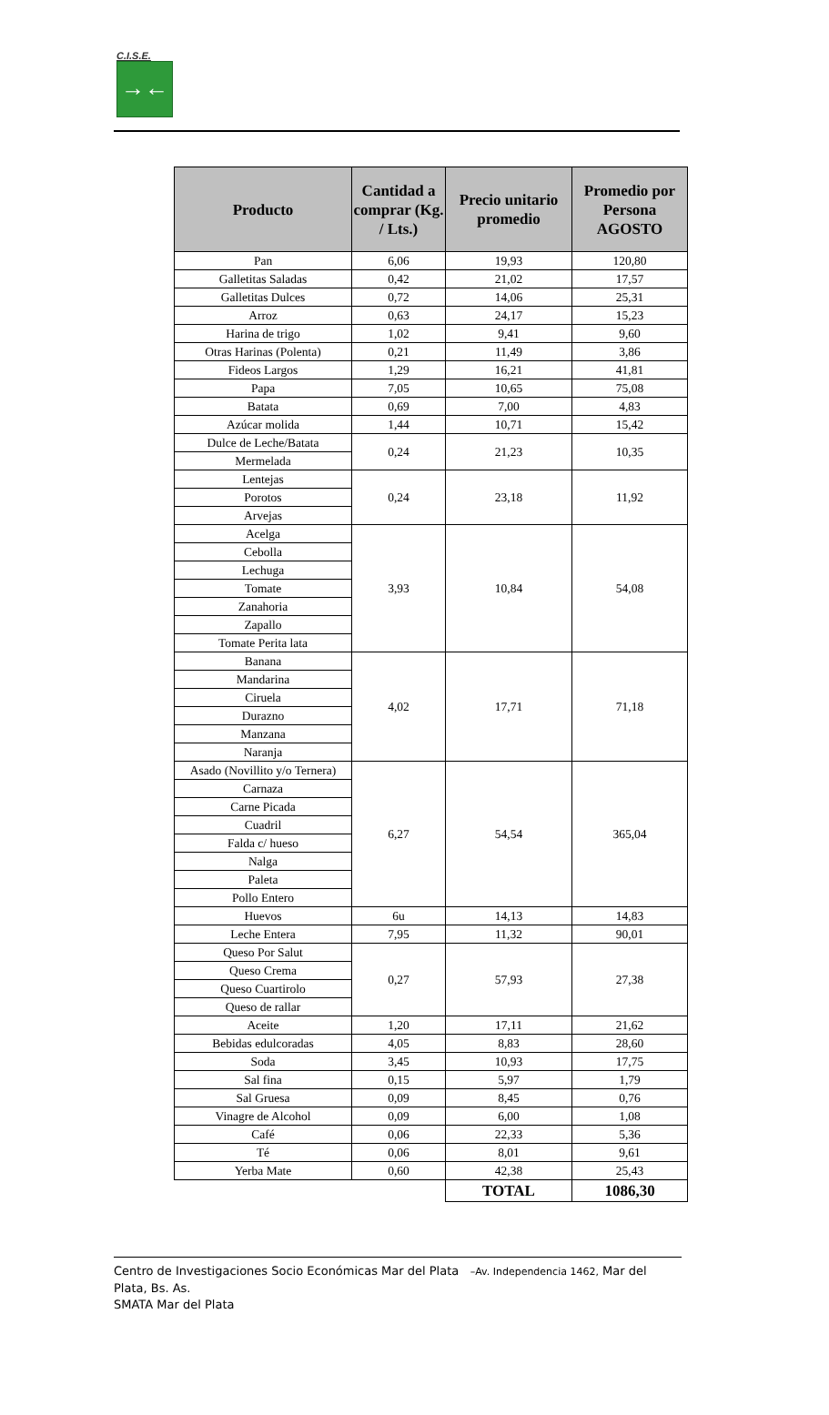C.I.S.E.
→←
| Producto | Cantidad a comprar (Kg. / Lts.) | Precio unitario promedio | Promedio por Persona AGOSTO |
| --- | --- | --- | --- |
| Pan | 6,06 | 19,93 | 120,80 |
| Galletitas Saladas | 0,42 | 21,02 | 17,57 |
| Galletitas Dulces | 0,72 | 14,06 | 25,31 |
| Arroz | 0,63 | 24,17 | 15,23 |
| Harina de trigo | 1,02 | 9,41 | 9,60 |
| Otras Harinas (Polenta) | 0,21 | 11,49 | 3,86 |
| Fideos Largos | 1,29 | 16,21 | 41,81 |
| Papa | 7,05 | 10,65 | 75,08 |
| Batata | 0,69 | 7,00 | 4,83 |
| Azúcar molida | 1,44 | 10,71 | 15,42 |
| Dulce de Leche/Batata | 0,24 | 21,23 | 10,35 |
| Mermelada | | | |
| Lentejas | 0,24 | 23,18 | 11,92 |
| Porotos | | | |
| Arvejas | | | |
| Acelga | 3,93 | 10,84 | 54,08 |
| Cebolla | | | |
| Lechuga | | | |
| Tomate | | | |
| Zanahoria | | | |
| Zapallo | | | |
| Tomate Perita lata | | | |
| Banana | 4,02 | 17,71 | 71,18 |
| Mandarina | | | |
| Ciruela | | | |
| Durazno | | | |
| Manzana | | | |
| Naranja | | | |
| Asado (Novillito y/o Ternera) | 6,27 | 54,54 | 365,04 |
| Carnaza | | | |
| Carne Picada | | | |
| Cuadril | | | |
| Falda c/ hueso | | | |
| Nalga | | | |
| Paleta | | | |
| Pollo Entero | | | |
| Huevos | 6u | 14,13 | 14,83 |
| Leche Entera | 7,95 | 11,32 | 90,01 |
| Queso Por Salut | 0,27 | 57,93 | 27,38 |
| Queso Crema | | | |
| Queso Cuartirolo | | | |
| Queso de rallar | | | |
| Aceite | 1,20 | 17,11 | 21,62 |
| Bebidas edulcoradas | 4,05 | 8,83 | 28,60 |
| Soda | 3,45 | 10,93 | 17,75 |
| Sal fina | 0,15 | 5,97 | 1,79 |
| Sal Gruesa | 0,09 | 8,45 | 0,76 |
| Vinagre de Alcohol | 0,09 | 6,00 | 1,08 |
| Café | 0,06 | 22,33 | 5,36 |
| Té | 0,06 | 8,01 | 9,61 |
| Yerba Mate | 0,60 | 42,38 | 25,43 |
| | | TOTAL | 1086,30 |
Centro de Investigaciones Socio Económicas Mar del Plata –Av. Independencia 1462, Mar del Plata, Bs. As.
SMATA Mar del Plata